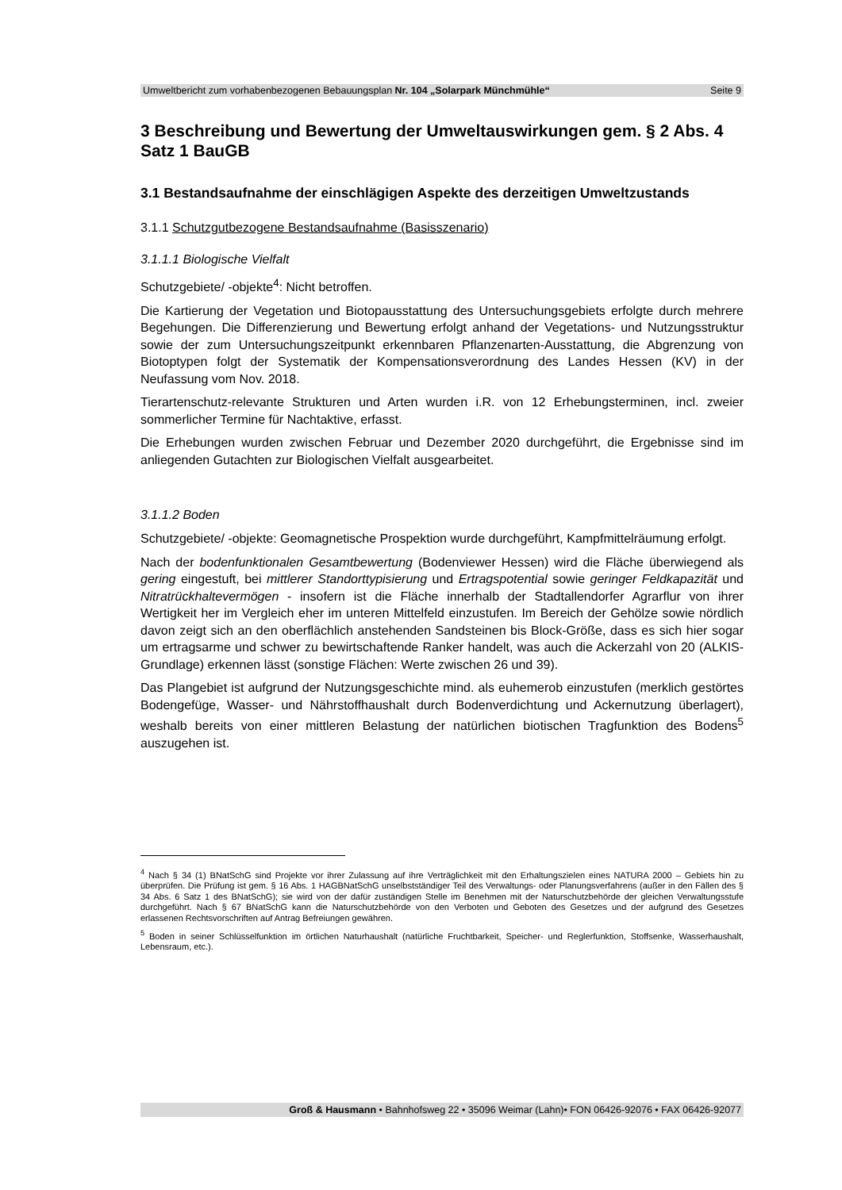Umweltbericht zum vorhabenbezogenen Bebauungsplan Nr. 104 „Solarpark Münchmühle“ Seite 9
3 Beschreibung und Bewertung der Umweltauswirkungen gem. § 2 Abs. 4 Satz 1 BauGB
3.1 Bestandsaufnahme der einschlägigen Aspekte des derzeitigen Umweltzu­stands
3.1.1 Schutzgutbezogene Bestandsaufnahme (Basisszenario)
3.1.1.1 Biologische Vielfalt
Schutzgebiete/ -objekte<sup>4</sup>: Nicht betroffen.
Die Kartierung der Vegetation und Biotopausstattung des Untersuchungsgebiets erfolg­te durch mehrere Begehungen. Die Differenzierung und Bewertung erfolgt anhand der Vegetations- und Nutzungsstruktur sowie der zum Untersuchungszeitpunkt erkennba­ren Pflanzenarten-Ausstattung, die Abgrenzung von Biotoptypen folgt der Systematik der Kompensationsverordnung des Landes Hessen (KV) in der Neufassung vom Nov. 2018.
Tierartenschutz-relevante Strukturen und Arten wurden i.R. von 12 Erhebungstermi­nen, incl. zweier sommerlicher Termine für Nachtaktive, erfasst.
Die Erhebungen wurden zwischen Februar und Dezember 2020 durchgeführt, die Er­gebnisse sind im anliegenden Gutachten zur Biologischen Vielfalt ausgearbeitet.
3.1.1.2 Boden
Schutzgebiete/ -objekte: Geomagnetische Prospektion wurde durchgeführt, Kampfmit­telräumung erfolgt.
Nach der bodenfunktionalen Gesamtbewertung (Bodenviewer Hessen) wird die Fläche überwiegend als gering eingestuft, bei mittlerer Standorttypisierung und Ertragspotenti­al sowie geringer Feldkapazität und Nitratrückhaltevermögen - insofern ist die Fläche innerhalb der Stadtallendorfer Agrarflur von ihrer Wertigkeit her im Vergleich eher im unteren Mittelfeld einzustufen. Im Bereich der Gehölze sowie nördlich davon zeigt sich an den oberflächlich anstehenden Sandsteinen bis Block-Größe, dass es sich hier so­gar um ertragsarme und schwer zu bewirtschaftende Ranker handelt, was auch die Ackerzahl von 20 (ALKIS-Grundlage) erkennen lässt (sonstige Flächen: Werte zwi­schen 26 und 39).
Das Plangebiet ist aufgrund der Nutzungsgeschichte mind. als euhemerob einzustufen (merklich gestörtes Bodengefüge, Wasser- und Nährstoffhaushalt durch Bodenverdich­tung und Ackernutzung überlagert), weshalb bereits von einer mittleren Belastung der natürlichen biotischen Tragfunktion des Bodens<sup>5</sup> auszugehen ist.
<sup>4</sup> Nach § 34 (1) BNatSchG sind Projekte vor ihrer Zulassung auf ihre Verträglichkeit mit den Erhaltungszielen eines NATURA 2000 – Gebiets hin zu überprüfen. Die Prüfung ist gem. § 16 Abs. 1 HAGBNatSchG unselbstständiger Teil des Verwaltungs- oder Planungsverfahrens (außer in den Fällen des § 34 Abs. 6 Satz 1 des BNatSchG); sie wird von der dafür zuständigen Stelle im Benehmen mit der Naturschutzbehörde der gleichen Verwaltungsstufe durchgeführt. Nach § 67 BNatSchG kann die Naturschutzbehörde von den Verboten und Geboten des Gesetzes und der aufgrund des Gesetzes erlassenen Rechtsvorschriften auf Antrag Befreiungen gewähren.
<sup>5</sup> Boden in seiner Schlüsselfunktion im örtlichen Naturhaushalt (natürliche Fruchtbarkeit, Speicher- und Reglerfunktion, Stoffsenke, Wasserhaushalt, Lebensraum, etc.).
Groß & Hausmann • Bahnhofsweg 22 • 35096 Weimar (Lahn)• FON 06426-92076 • FAX 06426-92077